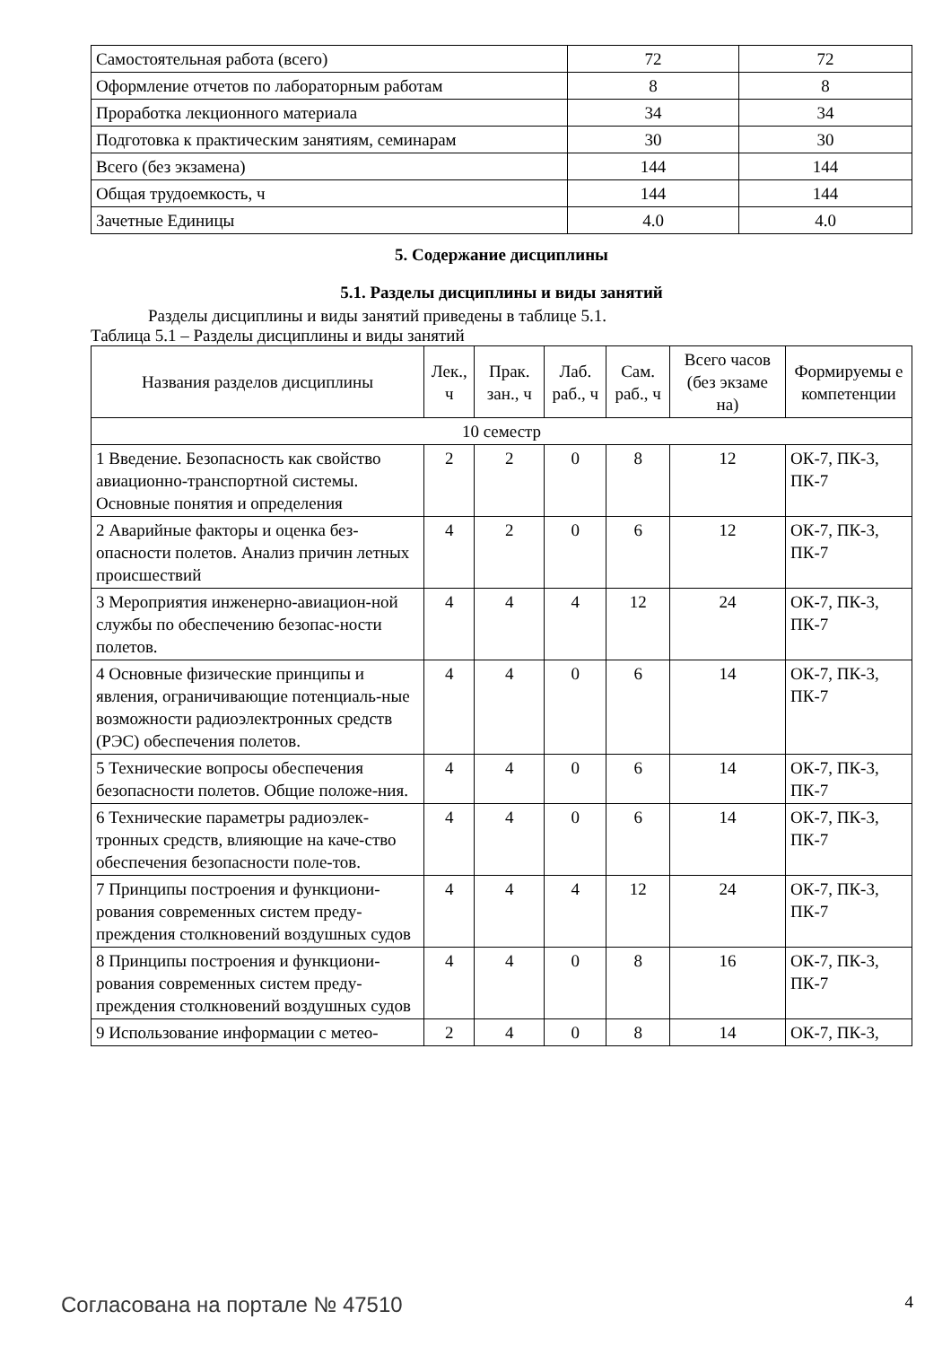| Самостоятельная работа (всего) | 72 | 72 |
| Оформление отчетов по лабораторным работам | 8 | 8 |
| Проработка лекционного материала | 34 | 34 |
| Подготовка к практическим занятиям, семинарам | 30 | 30 |
| Всего (без экзамена) | 144 | 144 |
| Общая трудоемкость, ч | 144 | 144 |
| Зачетные Единицы | 4.0 | 4.0 |
5. Содержание дисциплины
5.1. Разделы дисциплины и виды занятий
Разделы дисциплины и виды занятий приведены в таблице 5.1.
Таблица 5.1 – Разделы дисциплины и виды занятий
| Названия разделов дисциплины | Лек., ч | Прак. зан., ч | Лаб. раб., ч | Сам. раб., ч | Всего часов (без экзаме на) | Формируемы е компетенции |
| --- | --- | --- | --- | --- | --- | --- |
| 10 семестр | | | | | | |
| 1 Введение. Безопасность как свойство авиационно-транспортной системы. Основные понятия и определения | 2 | 2 | 0 | 8 | 12 | ОК-7, ПК-3, ПК-7 |
| 2 Аварийные факторы и оценка без-опасности полетов. Анализ причин летных происшествий | 4 | 2 | 0 | 6 | 12 | ОК-7, ПК-3, ПК-7 |
| 3 Мероприятия инженерно-авиацион-ной службы по обеспечению безопас-ности полетов. | 4 | 4 | 4 | 12 | 24 | ОК-7, ПК-3, ПК-7 |
| 4 Основные физические принципы и явления, ограничивающие потенциаль-ные возможности радиоэлектронных средств (РЭС) обеспечения полетов. | 4 | 4 | 0 | 6 | 14 | ОК-7, ПК-3, ПК-7 |
| 5 Технические вопросы обеспечения безопасности полетов. Общие положе-ния. | 4 | 4 | 0 | 6 | 14 | ОК-7, ПК-3, ПК-7 |
| 6 Технические параметры радиоэлек-тронных средств, влияющие на каче-ство обеспечения безопасности поле-тов. | 4 | 4 | 0 | 6 | 14 | ОК-7, ПК-3, ПК-7 |
| 7 Принципы построения и функциони-рования современных систем преду-преждения столкновений воздушных судов | 4 | 4 | 4 | 12 | 24 | ОК-7, ПК-3, ПК-7 |
| 8 Принципы построения и функциони-рования современных систем преду-преждения столкновений воздушных судов | 4 | 4 | 0 | 8 | 16 | ОК-7, ПК-3, ПК-7 |
| 9 Использование информации с метео- | 2 | 4 | 0 | 8 | 14 | ОК-7, ПК-3, |
Согласована на портале № 47510 4